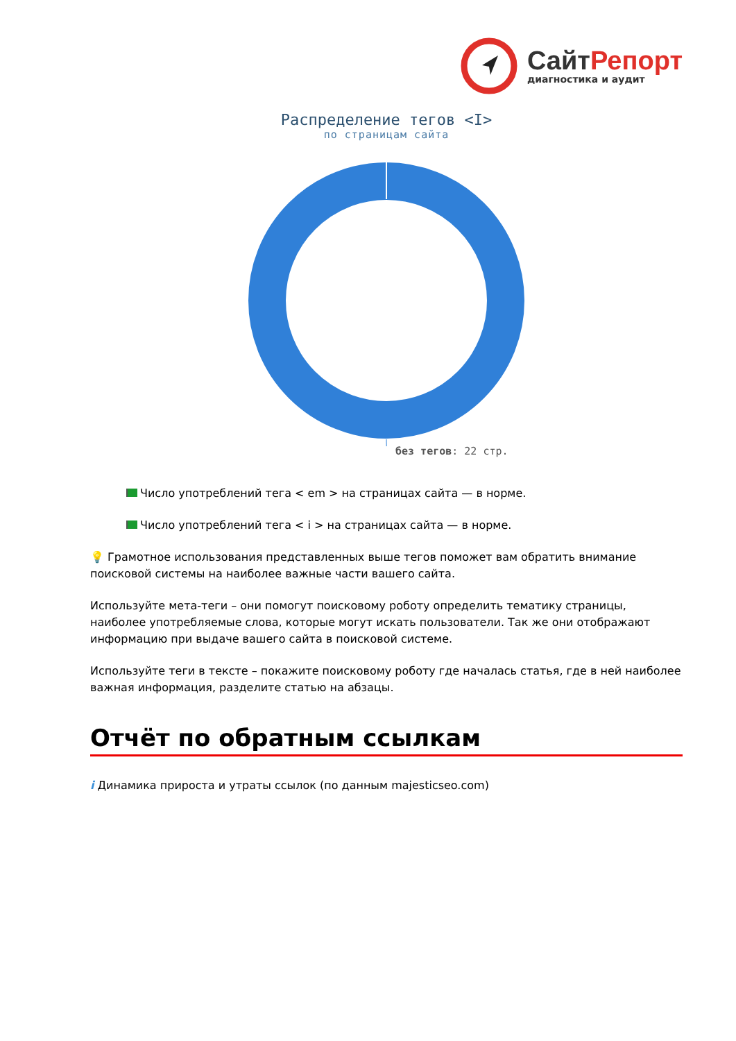Сайт Репорт
диагностика и аудит
Распределение тегов <I>
по страницам сайта
без тегов: 22 стр.
Число употреблений тега < em > на страницах сайта — в норме.
Число употреблений тега < i > на страницах сайта — в норме.
💡 Грамотное использования представленных выше тегов поможет вам обратить внимание поисковой системы на наиболее важные части вашего сайта.
Используйте мета-теги – они помогут поисковому роботу определить тематику страницы, наиболее употребляемые слова, которые могут искать пользователи. Так же они отображают информацию при выдаче вашего сайта в поисковой системе.
Используйте теги в тексте – покажите поисковому роботу где началась статья, где в ней наиболее важная информация, разделите статью на абзацы.
Отчёт по обратным ссылкам
i Динамика прироста и утраты ссылок (по данным majesticseo.com)